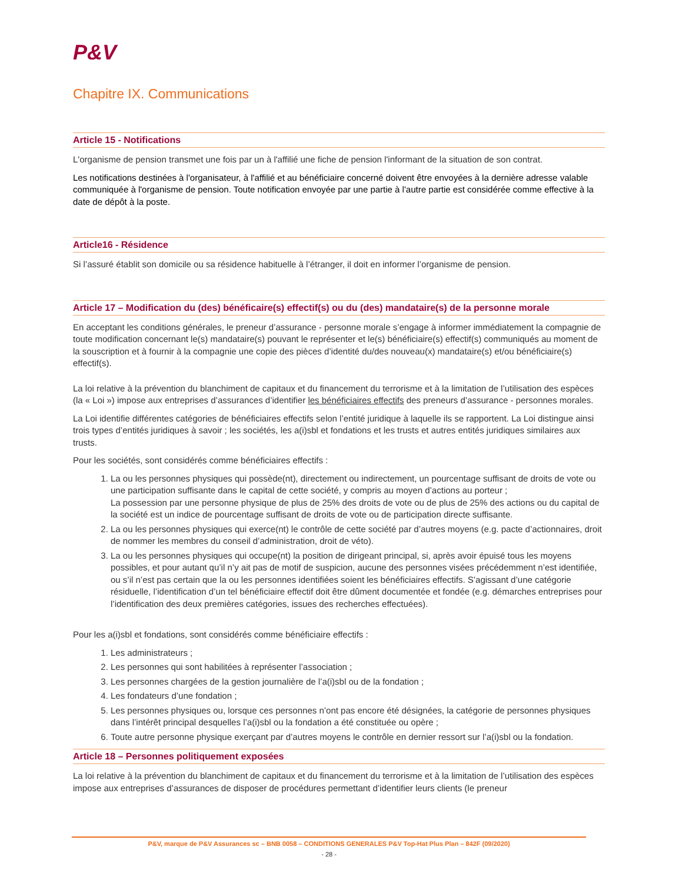P&V
Chapitre IX. Communications
Article 15 - Notifications
L'organisme de pension transmet une fois par un à l'affilié une fiche de pension l'informant de la situation de son contrat.
Les notifications destinées à l'organisateur, à l'affilié et au bénéficiaire concerné doivent être envoyées à la dernière adresse valable communiquée à l'organisme de pension. Toute notification envoyée par une partie à l'autre partie est considérée comme effective à la date de dépôt à la poste.
Article16 - Résidence
Si l’assuré établit son domicile ou sa résidence habituelle à l’étranger, il doit en informer l’organisme de pension.
Article 17 – Modification du (des) bénéficaire(s) effectif(s) ou du (des) mandataire(s) de la personne morale
En acceptant les conditions générales, le preneur d’assurance - personne morale s’engage à informer immédiatement la compagnie de toute modification concernant le(s) mandataire(s) pouvant le représenter et le(s) bénéficiaire(s) effectif(s) communiqués au moment de la souscription et à fournir à la compagnie une copie des pièces d’identité du/des nouveau(x) mandataire(s) et/ou bénéficiaire(s) effectif(s).
La loi relative à la prévention du blanchiment de capitaux et du financement du terrorisme et à la limitation de l’utilisation des espèces (la « Loi ») impose aux entreprises d’assurances d’identifier les bénéficiaires effectifs des preneurs d’assurance - personnes morales.
La Loi identifie différentes catégories de bénéficiaires effectifs selon l’entité juridique à laquelle ils se rapportent. La Loi distingue ainsi trois types d’entités juridiques à savoir ; les sociétés, les a(i)sbl et fondations et les trusts et autres entités juridiques similaires aux trusts.
Pour les sociétés, sont considérés comme bénéficiaires effectifs :
1. La ou les personnes physiques qui possède(nt), directement ou indirectement, un pourcentage suffisant de droits de vote ou une participation suffisante dans le capital de cette société, y compris au moyen d’actions au porteur ;
La possession par une personne physique de plus de 25% des droits de vote ou de plus de 25% des actions ou du capital de la société est un indice de pourcentage suffisant de droits de vote ou de participation directe suffisante.
2. La ou les personnes physiques qui exerce(nt) le contrôle de cette société par d’autres moyens (e.g. pacte d’actionnaires, droit de nommer les membres du conseil d’administration, droit de véto).
3. La ou les personnes physiques qui occupe(nt) la position de dirigeant principal, si, après avoir épuisé tous les moyens possibles, et pour autant qu’il n’y ait pas de motif de suspicion, aucune des personnes visées précédemment n’est identifiée, ou s’il n’est pas certain que la ou les personnes identifiées soient les bénéficiaires effectifs. S’agissant d’une catégorie résiduelle, l’identification d’un tel bénéficiaire effectif doit être dûment documentée et fondée (e.g. démarches entreprises pour l’identification des deux premières catégories, issues des recherches effectuées).
Pour les a(i)sbl et fondations, sont considérés comme bénéficiaire effectifs :
1. Les administrateurs ;
2. Les personnes qui sont habilitées à représenter l’association ;
3. Les personnes chargées de la gestion journalière de l’a(i)sbl ou de la fondation ;
4. Les fondateurs d’une fondation ;
5. Les personnes physiques ou, lorsque ces personnes n’ont pas encore été désignées, la catégorie de personnes physiques dans l’intérêt principal desquelles l’a(i)sbl ou la fondation a été constituée ou opère ;
6. Toute autre personne physique exerçant par d’autres moyens le contrôle en dernier ressort sur l’a(i)sbl ou la fondation.
Article 18 – Personnes politiquement exposées
La loi relative à la prévention du blanchiment de capitaux et du financement du terrorisme et à la limitation de l’utilisation des espèces impose aux entreprises d’assurances de disposer de procédures permettant d’identifier leurs clients (le preneur
P&V, marque de P&V Assurances sc – BNB 0058 – CONDITIONS GENERALES P&V Top-Hat Plus Plan – 842F (09/2020)
- 28 -